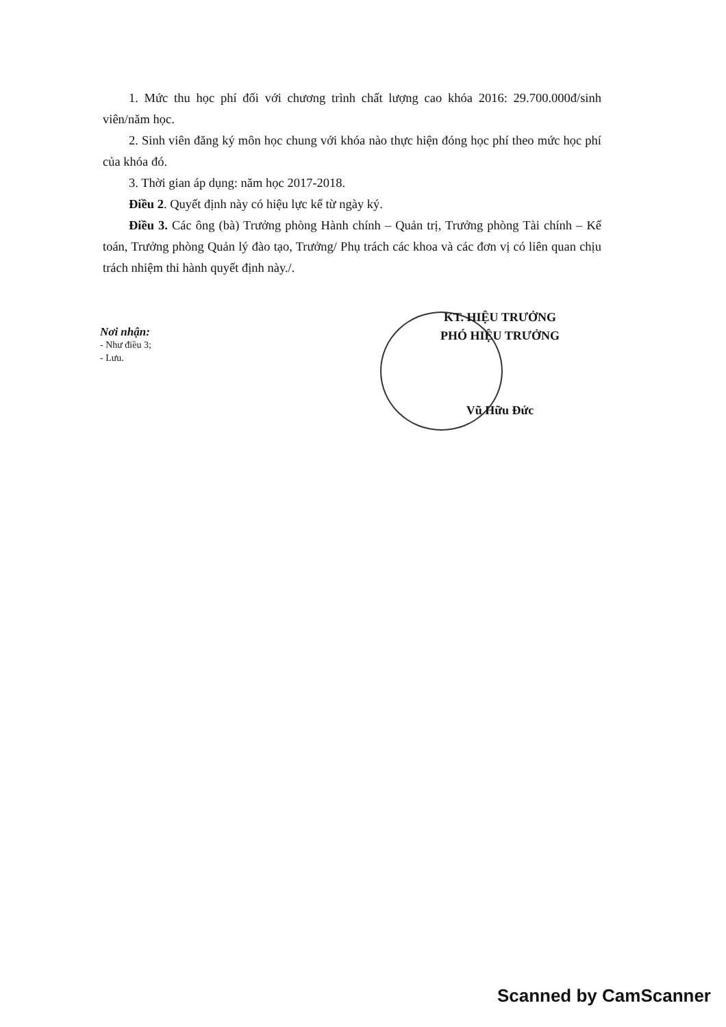1. Mức thu học phí đối với chương trình chất lượng cao khóa 2016: 29.700.000đ/sinh viên/năm học.
2. Sinh viên đăng ký môn học chung với khóa nào thực hiện đóng học phí theo mức học phí của khóa đó.
3. Thời gian áp dụng: năm học 2017-2018.
Điều 2. Quyết định này có hiệu lực kể từ ngày ký.
Điều 3. Các ông (bà) Trưởng phòng Hành chính – Quản trị, Trưởng phòng Tài chính – Kế toán, Trưởng phòng Quản lý đào tạo, Trưởng/ Phụ trách các khoa và các đơn vị có liên quan chịu trách nhiệm thi hành quyết định này./.
Nơi nhận:
- Như điều 3;
- Lưu.
KT. HIỆU TRƯỞNG
PHÓ HIỆU TRƯỞNG
Vũ Hữu Đức
Scanned by CamScanner